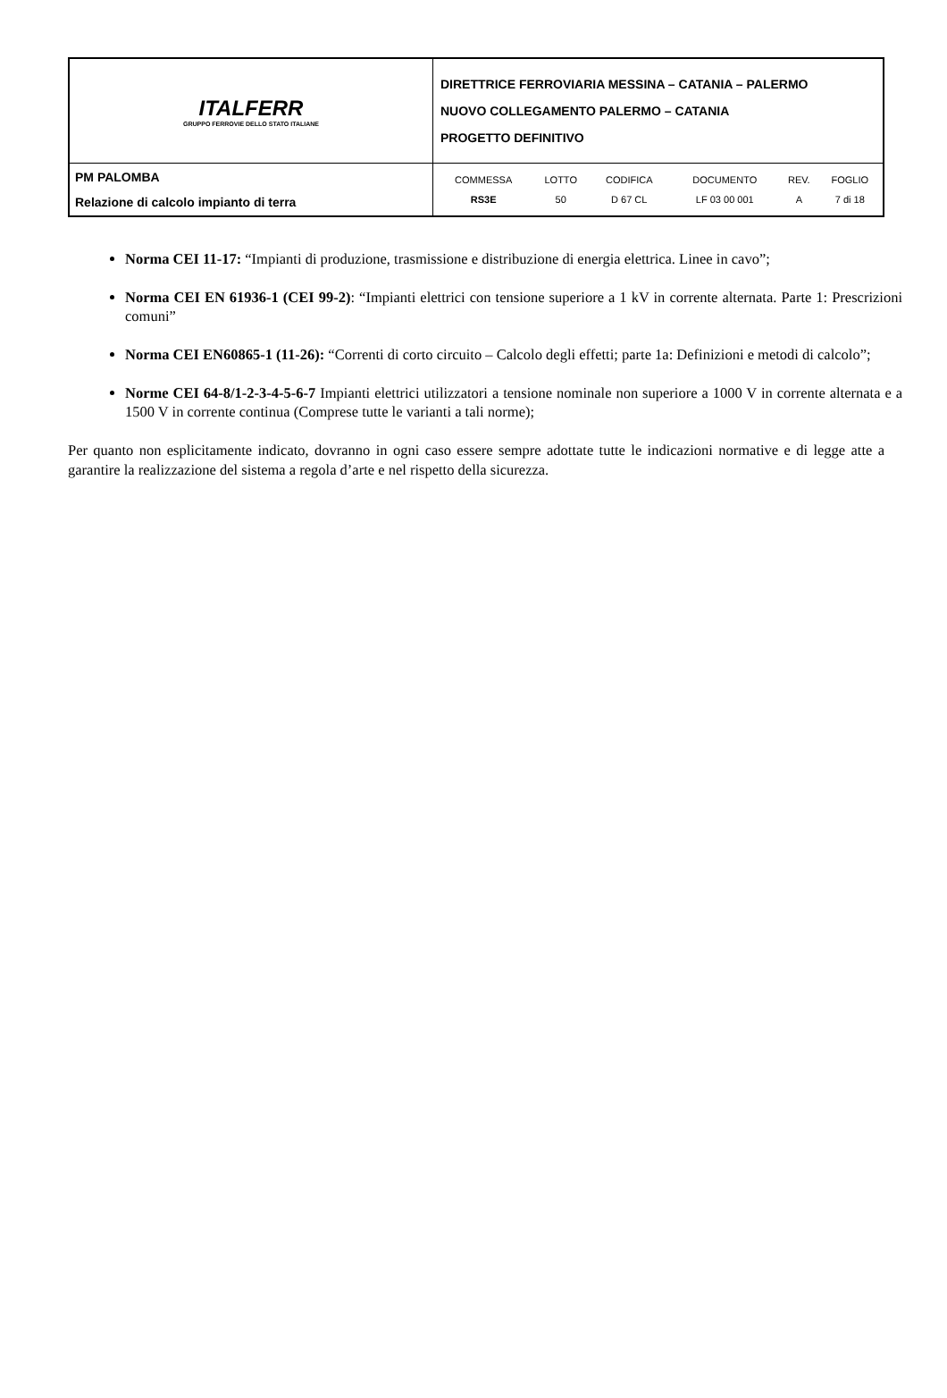| ITALFERR GRUPPO FERROVIE DELLO STATO ITALIANE | DIRETTRICE FERROVIARIA MESSINA – CATANIA – PALERMO NUOVO COLLEGAMENTO PALERMO – CATANIA PROGETTO DEFINITIVO |
| PM PALOMBA Relazione di calcolo impianto di terra | / COMMESSA / LOTTO / CODIFICA / DOCUMENTO / REV. / FOGLIO / / RS3E / 50 / D 67 CL / LF 03 00 001 / A / 7 di 18 / |
Norma CEI 11-17: “Impianti di produzione, trasmissione e distribuzione di energia elettrica. Linee in cavo”;
Norma CEI EN 61936-1 (CEI 99-2): “Impianti elettrici con tensione superiore a 1 kV in corrente alternata. Parte 1: Prescrizioni comuni”
Norma CEI EN60865-1 (11-26): “Correnti di corto circuito – Calcolo degli effetti; parte 1a: Definizioni e metodi di calcolo”;
Norme CEI 64-8/1-2-3-4-5-6-7 Impianti elettrici utilizzatori a tensione nominale non superiore a 1000 V in corrente alternata e a 1500 V in corrente continua (Comprese tutte le varianti a tali norme);
Per quanto non esplicitamente indicato, dovranno in ogni caso essere sempre adottate tutte le indicazioni normative e di legge atte a garantire la realizzazione del sistema a regola d’arte e nel rispetto della sicurezza.